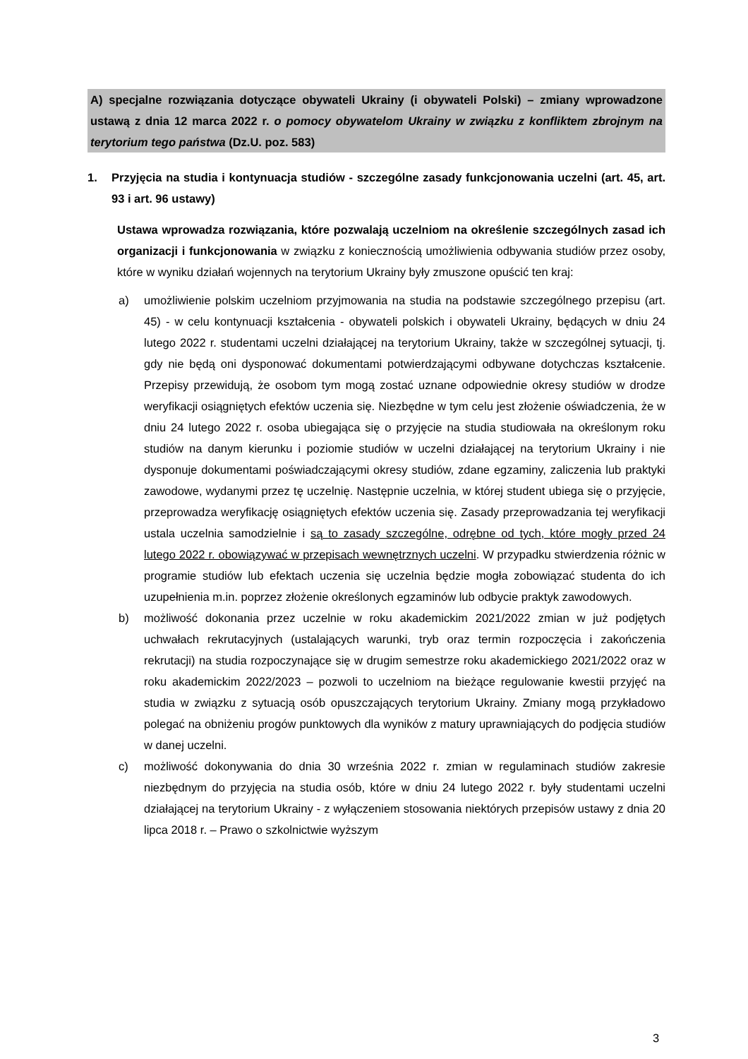A) specjalne rozwiązania dotyczące obywateli Ukrainy (i obywateli Polski) – zmiany wprowadzone ustawą z dnia 12 marca 2022 r. o pomocy obywatelom Ukrainy w związku z konfliktem zbrojnym na terytorium tego państwa (Dz.U. poz. 583)
1. Przyjęcia na studia i kontynuacja studiów - szczególne zasady funkcjonowania uczelni (art. 45, art. 93 i art. 96 ustawy)
Ustawa wprowadza rozwiązania, które pozwalają uczelniom na określenie szczególnych zasad ich organizacji i funkcjonowania w związku z koniecznością umożliwienia odbywania studiów przez osoby, które w wyniku działań wojennych na terytorium Ukrainy były zmuszone opuścić ten kraj:
a) umożliwienie polskim uczelniom przyjmowania na studia na podstawie szczególnego przepisu (art. 45) - w celu kontynuacji kształcenia - obywateli polskich i obywateli Ukrainy, będących w dniu 24 lutego 2022 r. studentami uczelni działającej na terytorium Ukrainy, także w szczególnej sytuacji, tj. gdy nie będą oni dysponować dokumentami potwierdzającymi odbywane dotychczas kształcenie. Przepisy przewidują, że osobom tym mogą zostać uznane odpowiednie okresy studiów w drodze weryfikacji osiągniętych efektów uczenia się. Niezbędne w tym celu jest złożenie oświadczenia, że w dniu 24 lutego 2022 r. osoba ubiegająca się o przyjęcie na studia studiowała na określonym roku studiów na danym kierunku i poziomie studiów w uczelni działającej na terytorium Ukrainy i nie dysponuje dokumentami poświadczającymi okresy studiów, zdane egzaminy, zaliczenia lub praktyki zawodowe, wydanymi przez tę uczelnię. Następnie uczelnia, w której student ubiega się o przyjęcie, przeprowadza weryfikację osiągniętych efektów uczenia się. Zasady przeprowadzania tej weryfikacji ustala uczelnia samodzielnie i są to zasady szczególne, odrębne od tych, które mogły przed 24 lutego 2022 r. obowiązywać w przepisach wewnętrznych uczelni. W przypadku stwierdzenia różnic w programie studiów lub efektach uczenia się uczelnia będzie mogła zobowiązać studenta do ich uzupełnienia m.in. poprzez złożenie określonych egzaminów lub odbycie praktyk zawodowych.
b) możliwość dokonania przez uczelnie w roku akademickim 2021/2022 zmian w już podjętych uchwałach rekrutacyjnych (ustalających warunki, tryb oraz termin rozpoczęcia i zakończenia rekrutacji) na studia rozpoczynające się w drugim semestrze roku akademickiego 2021/2022 oraz w roku akademickim 2022/2023 – pozwoli to uczelniom na bieżące regulowanie kwestii przyjęć na studia w związku z sytuacją osób opuszczających terytorium Ukrainy. Zmiany mogą przykładowo polegać na obniżeniu progów punktowych dla wyników z matury uprawniających do podjęcia studiów w danej uczelni.
c) możliwość dokonywania do dnia 30 września 2022 r. zmian w regulaminach studiów zakresie niezbędnym do przyjęcia na studia osób, które w dniu 24 lutego 2022 r. były studentami uczelni działającej na terytorium Ukrainy - z wyłączeniem stosowania niektórych przepisów ustawy z dnia 20 lipca 2018 r. – Prawo o szkolnictwie wyższym
3